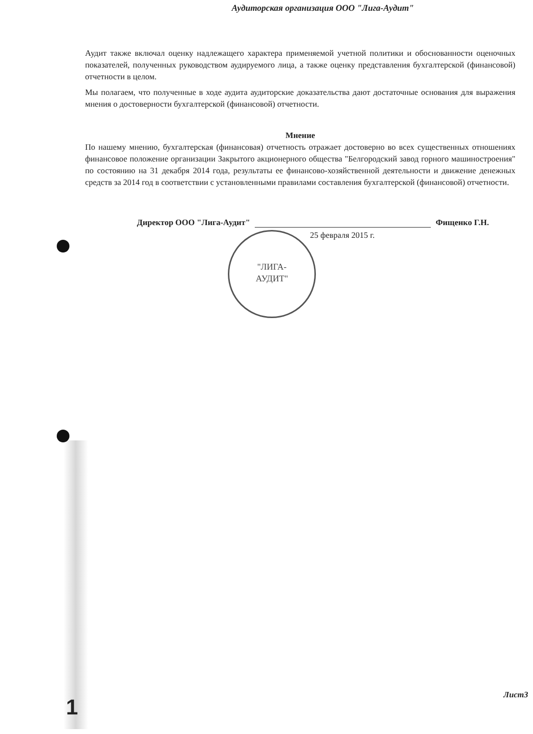Аудиторская организация ООО "Лига-Аудит"
Аудит также включал оценку надлежащего характера применяемой учетной политики и обоснованности оценочных показателей, полученных руководством аудируемого лица, а также оценку представления бухгалтерской (финансовой) отчетности в целом.
Мы полагаем, что полученные в ходе аудита аудиторские доказательства дают достаточные основания для выражения мнения о достоверности бухгалтерской (финансовой) отчетности.
Мнение
По нашему мнению, бухгалтерская (финансовая) отчетность отражает достоверно во всех существенных отношениях финансовое положение организации Закрытого акционерного общества "Белгородский завод горного машиностроения" по состоянию на 31 декабря 2014 года, результаты ее финансово-хозяйственной деятельности и движение денежных средств за 2014 год в соответствии с установленными правилами составления бухгалтерской (финансовой) отчетности.
Директор ООО "Лига-Аудит" Фищенко Г.Н.
25 февраля 2015 г.
"ЛИГА-
АУДИТ"
1 Лист3